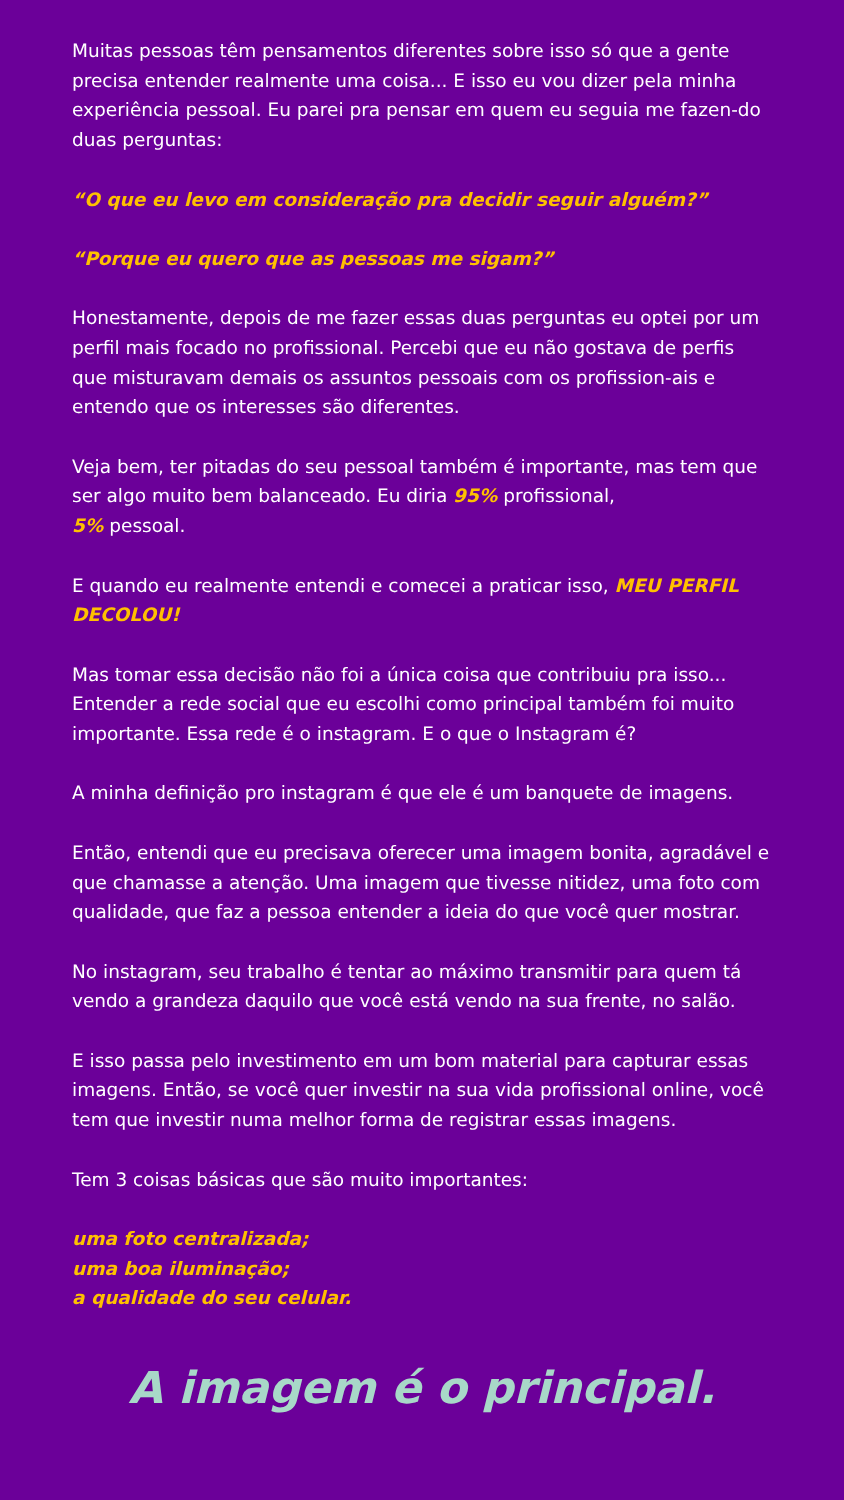Muitas pessoas têm pensamentos diferentes sobre isso só que a gente precisa entender realmente uma coisa... E isso eu vou dizer pela minha experiência pessoal. Eu parei pra pensar em quem eu seguia me fazen-do duas perguntas:
“O que eu levo em consideração pra decidir seguir alguém?”
“Porque eu quero que as pessoas me sigam?”
Honestamente, depois de me fazer essas duas perguntas eu optei por um perfil mais focado no profissional. Percebi que eu não gostava de perfis que misturavam demais os assuntos pessoais com os profission-ais e entendo que os interesses são diferentes.
Veja bem, ter pitadas do seu pessoal também é importante, mas tem que ser algo muito bem balanceado. Eu diria 95% profissional,
5% pessoal.
E quando eu realmente entendi e comecei a praticar isso, MEU PERFIL DECOLOU!
Mas tomar essa decisão não foi a única coisa que contribuiu pra isso... Entender a rede social que eu escolhi como principal também foi muito importante. Essa rede é o instagram. E o que o Instagram é?
A minha definição pro instagram é que ele é um banquete de imagens.
Então, entendi que eu precisava oferecer uma imagem bonita, agradável e que chamasse a atenção. Uma imagem que tivesse nitidez, uma foto com qualidade, que faz a pessoa entender a ideia do que você quer mostrar.
No instagram, seu trabalho é tentar ao máximo transmitir para quem tá vendo a grandeza daquilo que você está vendo na sua frente, no salão.
E isso passa pelo investimento em um bom material para capturar essas imagens. Então, se você quer investir na sua vida profissional online, você tem que investir numa melhor forma de registrar essas imagens.
Tem 3 coisas básicas que são muito importantes:
uma foto centralizada;
uma boa iluminação;
a qualidade do seu celular.
A imagem é o principal.